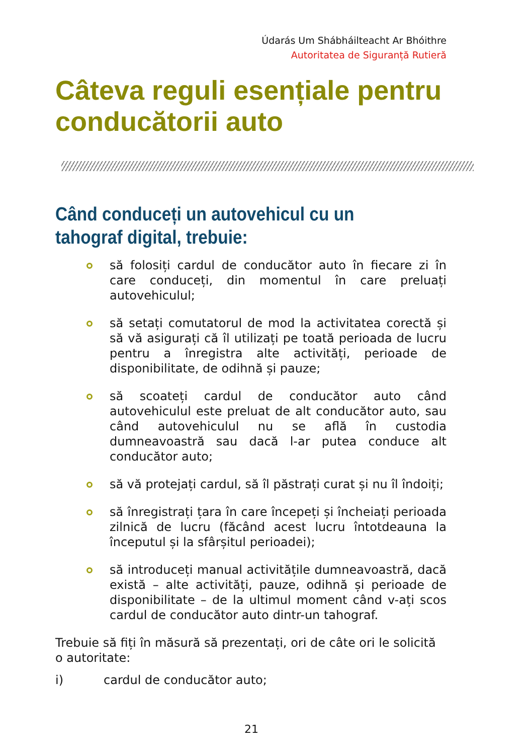Údarás Um Shábháilteacht Ar Bhóithre
Autoritatea de Siguranță Rutieră
Câteva reguli esențiale pentru conducătorii auto
Când conduceți un autovehicul cu un tahograf digital, trebuie:
să folosiți cardul de conducător auto în fiecare zi în care conduceți, din momentul în care preluați autovehiculul;
să setați comutatorul de mod la activitatea corectă și să vă asigurați că îl utilizați pe toată perioada de lucru pentru a înregistra alte activități, perioade de disponibilitate, de odihnă și pauze;
să scoateți cardul de conducător auto când autovehiculul este preluat de alt conducător auto, sau când autovehiculul nu se află în custodia dumneavoastră sau dacă l-ar putea conduce alt conducător auto;
să vă protejați cardul, să îl păstrați curat și nu îl îndoiți;
să înregistrați țara în care începeți și încheiați perioada zilnică de lucru (făcând acest lucru întotdeauna la începutul și la sfârșitul perioadei);
să introduceți manual activitățile dumneavoastră, dacă există – alte activități, pauze, odihnă și perioade de disponibilitate – de la ultimul moment când v-ați scos cardul de conducător auto dintr-un tahograf.
Trebuie să fiți în măsură să prezentați, ori de câte ori le solicită o autoritate:
i) cardul de conducător auto;
21